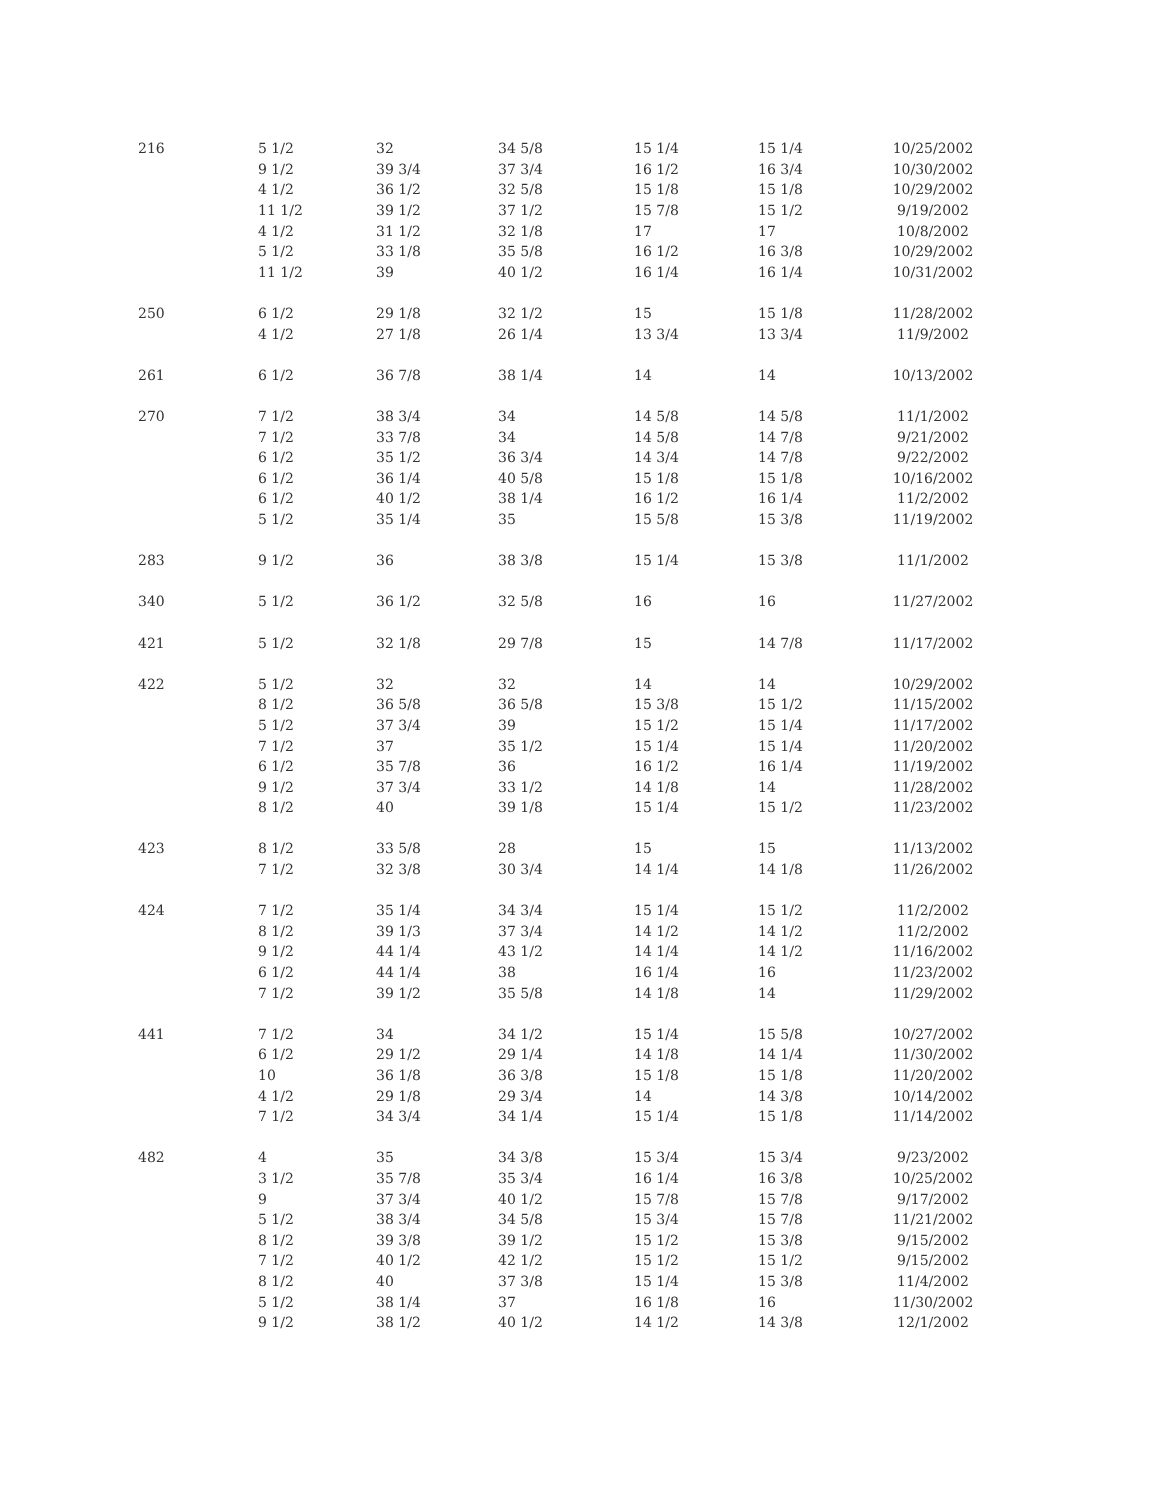| 216 | 5 1/2 | 32 | 34 5/8 | 15 1/4 | 15 1/4 | 10/25/2002 |
| | 9 1/2 | 39 3/4 | 37 3/4 | 16 1/2 | 16 3/4 | 10/30/2002 |
| | 4 1/2 | 36 1/2 | 32 5/8 | 15 1/8 | 15 1/8 | 10/29/2002 |
| | 11 1/2 | 39 1/2 | 37 1/2 | 15 7/8 | 15 1/2 | 9/19/2002 |
| | 4 1/2 | 31 1/2 | 32 1/8 | 17 | 17 | 10/8/2002 |
| | 5 1/2 | 33 1/8 | 35 5/8 | 16 1/2 | 16 3/8 | 10/29/2002 |
| | 11 1/2 | 39 | 40 1/2 | 16 1/4 | 16 1/4 | 10/31/2002 |
| 250 | 6 1/2 | 29 1/8 | 32 1/2 | 15 | 15 1/8 | 11/28/2002 |
| | 4 1/2 | 27 1/8 | 26 1/4 | 13 3/4 | 13 3/4 | 11/9/2002 |
| 261 | 6 1/2 | 36 7/8 | 38 1/4 | 14 | 14 | 10/13/2002 |
| 270 | 7 1/2 | 38 3/4 | 34 | 14 5/8 | 14 5/8 | 11/1/2002 |
| | 7 1/2 | 33 7/8 | 34 | 14 5/8 | 14 7/8 | 9/21/2002 |
| | 6 1/2 | 35 1/2 | 36 3/4 | 14 3/4 | 14 7/8 | 9/22/2002 |
| | 6 1/2 | 36 1/4 | 40 5/8 | 15 1/8 | 15 1/8 | 10/16/2002 |
| | 6 1/2 | 40 1/2 | 38 1/4 | 16 1/2 | 16 1/4 | 11/2/2002 |
| | 5 1/2 | 35 1/4 | 35 | 15 5/8 | 15 3/8 | 11/19/2002 |
| 283 | 9 1/2 | 36 | 38 3/8 | 15 1/4 | 15 3/8 | 11/1/2002 |
| 340 | 5 1/2 | 36 1/2 | 32 5/8 | 16 | 16 | 11/27/2002 |
| 421 | 5 1/2 | 32 1/8 | 29 7/8 | 15 | 14 7/8 | 11/17/2002 |
| 422 | 5 1/2 | 32 | 32 | 14 | 14 | 10/29/2002 |
| | 8 1/2 | 36 5/8 | 36 5/8 | 15 3/8 | 15 1/2 | 11/15/2002 |
| | 5 1/2 | 37 3/4 | 39 | 15 1/2 | 15 1/4 | 11/17/2002 |
| | 7 1/2 | 37 | 35 1/2 | 15 1/4 | 15 1/4 | 11/20/2002 |
| | 6 1/2 | 35 7/8 | 36 | 16 1/2 | 16 1/4 | 11/19/2002 |
| | 9 1/2 | 37 3/4 | 33 1/2 | 14 1/8 | 14 | 11/28/2002 |
| | 8 1/2 | 40 | 39 1/8 | 15 1/4 | 15 1/2 | 11/23/2002 |
| 423 | 8 1/2 | 33 5/8 | 28 | 15 | 15 | 11/13/2002 |
| | 7 1/2 | 32 3/8 | 30 3/4 | 14 1/4 | 14 1/8 | 11/26/2002 |
| 424 | 7 1/2 | 35 1/4 | 34 3/4 | 15 1/4 | 15 1/2 | 11/2/2002 |
| | 8 1/2 | 39 1/3 | 37 3/4 | 14 1/2 | 14 1/2 | 11/2/2002 |
| | 9 1/2 | 44 1/4 | 43 1/2 | 14 1/4 | 14 1/2 | 11/16/2002 |
| | 6 1/2 | 44 1/4 | 38 | 16 1/4 | 16 | 11/23/2002 |
| | 7 1/2 | 39 1/2 | 35 5/8 | 14 1/8 | 14 | 11/29/2002 |
| 441 | 7 1/2 | 34 | 34 1/2 | 15 1/4 | 15 5/8 | 10/27/2002 |
| | 6 1/2 | 29 1/2 | 29 1/4 | 14 1/8 | 14 1/4 | 11/30/2002 |
| | 10 | 36 1/8 | 36 3/8 | 15 1/8 | 15 1/8 | 11/20/2002 |
| | 4 1/2 | 29 1/8 | 29 3/4 | 14 | 14 3/8 | 10/14/2002 |
| | 7 1/2 | 34 3/4 | 34 1/4 | 15 1/4 | 15 1/8 | 11/14/2002 |
| 482 | 4 | 35 | 34 3/8 | 15 3/4 | 15 3/4 | 9/23/2002 |
| | 3 1/2 | 35 7/8 | 35 3/4 | 16 1/4 | 16 3/8 | 10/25/2002 |
| | 9 | 37 3/4 | 40 1/2 | 15 7/8 | 15 7/8 | 9/17/2002 |
| | 5 1/2 | 38 3/4 | 34 5/8 | 15 3/4 | 15 7/8 | 11/21/2002 |
| | 8 1/2 | 39 3/8 | 39 1/2 | 15 1/2 | 15 3/8 | 9/15/2002 |
| | 7 1/2 | 40 1/2 | 42 1/2 | 15 1/2 | 15 1/2 | 9/15/2002 |
| | 8 1/2 | 40 | 37 3/8 | 15 1/4 | 15 3/8 | 11/4/2002 |
| | 5 1/2 | 38 1/4 | 37 | 16 1/8 | 16 | 11/30/2002 |
| | 9 1/2 | 38 1/2 | 40 1/2 | 14 1/2 | 14 3/8 | 12/1/2002 |